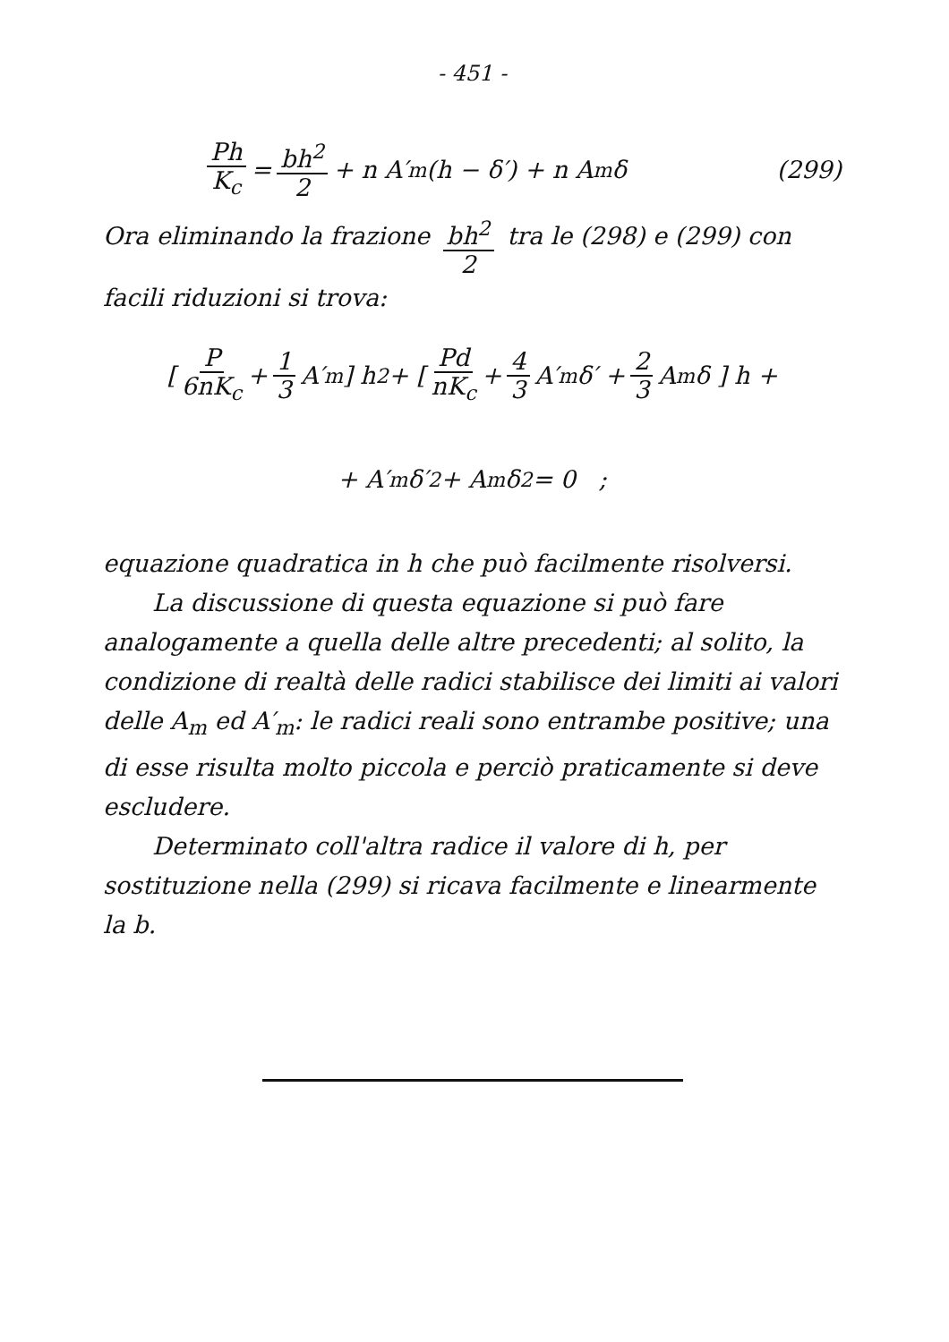- 451 -
Ph K<sub>c</sub> = bh<sup>2</sup> 2 + n A′<sub>m</sub> (h − δ′) + n A<sub>m</sub> δ (299)
Ora eliminando la frazione bh<sup>2</sup> 2 tra le (298) e (299) con facili riduzioni si trova:
[ P 6nK<sub>c</sub> + 1 3 A′<sub>m</sub> ] h<sup>2</sup> + [ Pd nK<sub>c</sub> + 4 3 A′<sub>m</sub> δ′ + 2 3 A<sub>m</sub> δ ] h +
+ A′<sub>m</sub> δ′<sup>2</sup> + A<sub>m</sub> δ<sup>2</sup> = 0 ;
equazione quadratica in h che può facilmente risolversi.
La discussione di questa equazione si può fare analogamente a quella delle altre precedenti; al solito, la condizione di realtà delle radici stabilisce dei limiti ai valori delle A<sub>m</sub> ed A′<sub>m</sub>: le radici reali sono entrambe positive; una di esse risulta molto piccola e perciò praticamente si deve escludere.
Determinato coll'altra radice il valore di h, per sostituzione nella (299) si ricava facilmente e linearmente la b.